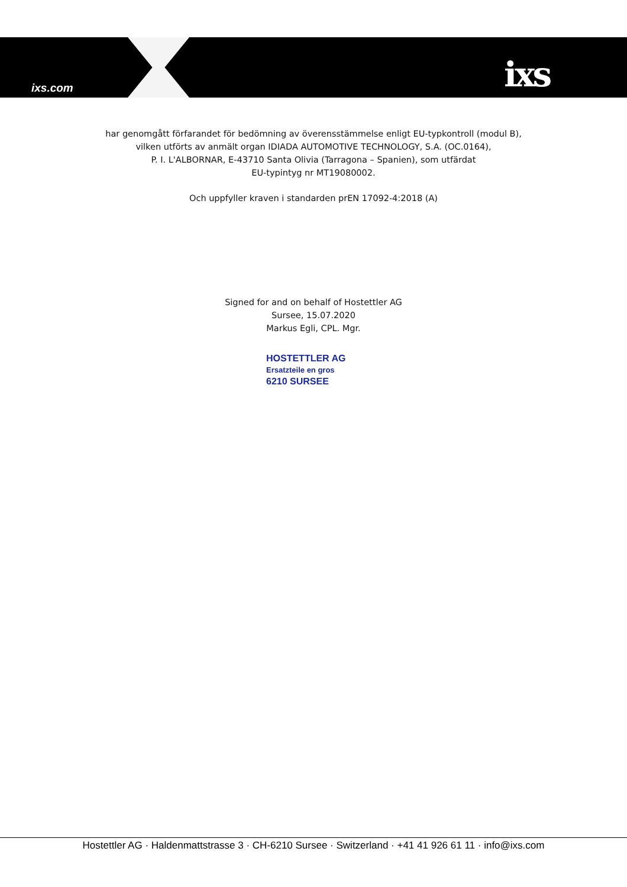ixs.com ixs
har genomgått förfarandet för bedömning av överensstämmelse enligt EU-typkontroll (modul B),
vilken utförts av anmält organ IDIADA AUTOMOTIVE TECHNOLOGY, S.A. (OC.0164),
P. I. L'ALBORNAR, E-43710 Santa Olivia (Tarragona – Spanien), som utfärdat
EU-typintyg nr MT19080002.
Och uppfyller kraven i standarden prEN 17092-4:2018 (A)
Signed for and on behalf of Hostettler AG
Sursee, 15.07.2020
Markus Egli, CPL. Mgr.
HOSTETTLER AG
Ersatzteile en gros
6210 SURSEE
Hostettler AG · Haldenmattstrasse 3 · CH-6210 Sursee · Switzerland · +41 41 926 61 11 · info@ixs.com